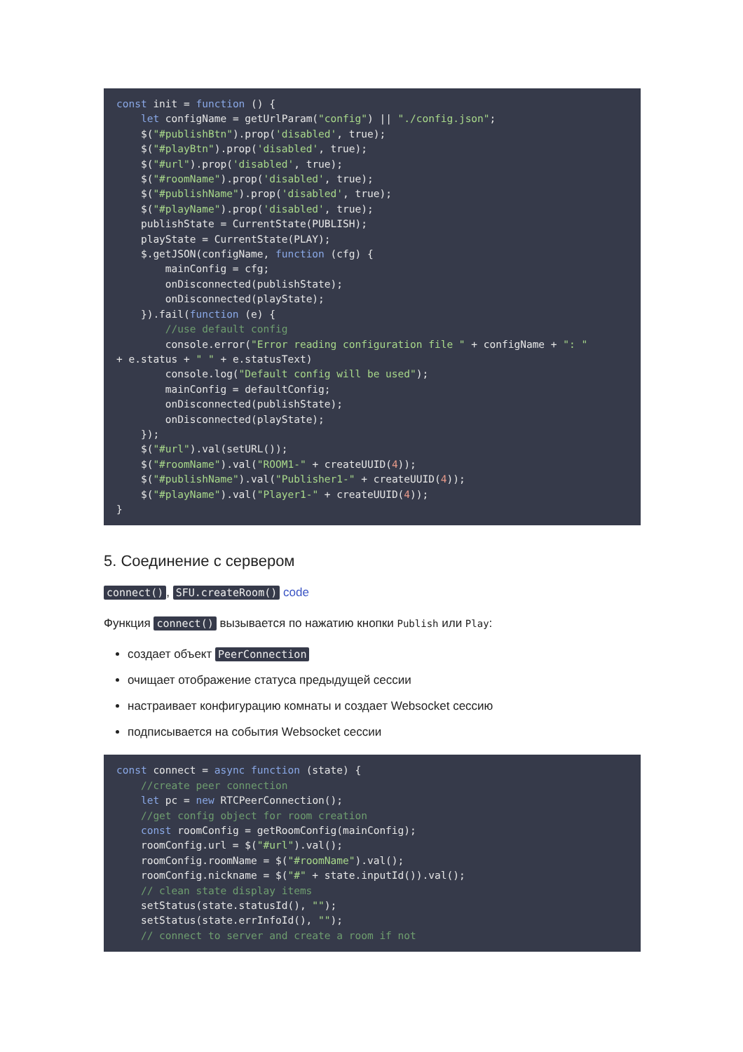const init = function () {
    let configName = getUrlParam("config") || "./config.json";
    $("#publishBtn").prop('disabled', true);
    $("#playBtn").prop('disabled', true);
    $("#url").prop('disabled', true);
    $("#roomName").prop('disabled', true);
    $("#publishName").prop('disabled', true);
    $("#playName").prop('disabled', true);
    publishState = CurrentState(PUBLISH);
    playState = CurrentState(PLAY);
    $.getJSON(configName, function (cfg) {
        mainConfig = cfg;
        onDisconnected(publishState);
        onDisconnected(playState);
    }).fail(function (e) {
        //use default config
        console.error("Error reading configuration file " + configName + ": "
+ e.status + " " + e.statusText)
        console.log("Default config will be used");
        mainConfig = defaultConfig;
        onDisconnected(publishState);
        onDisconnected(playState);
    });
    $("#url").val(setURL());
    $("#roomName").val("ROOM1-" + createUUID(4));
    $("#publishName").val("Publisher1-" + createUUID(4));
    $("#playName").val("Player1-" + createUUID(4));
}
5. Соединение с сервером
connect(), SFU.createRoom() code
Функция connect() вызывается по нажатию кнопки Publish или Play:
создает объект PeerConnection
очищает отображение статуса предыдущей сессии
настраивает конфигурацию комнаты и создает Websocket сессию
подписывается на события Websocket сессии
const connect = async function (state) {
    //create peer connection
    let pc = new RTCPeerConnection();
    //get config object for room creation
    const roomConfig = getRoomConfig(mainConfig);
    roomConfig.url = $("#url").val();
    roomConfig.roomName = $("#roomName").val();
    roomConfig.nickname = $("#" + state.inputId()).val();
    // clean state display items
    setStatus(state.statusId(), "");
    setStatus(state.errInfoId(), "");
    // connect to server and create a room if not